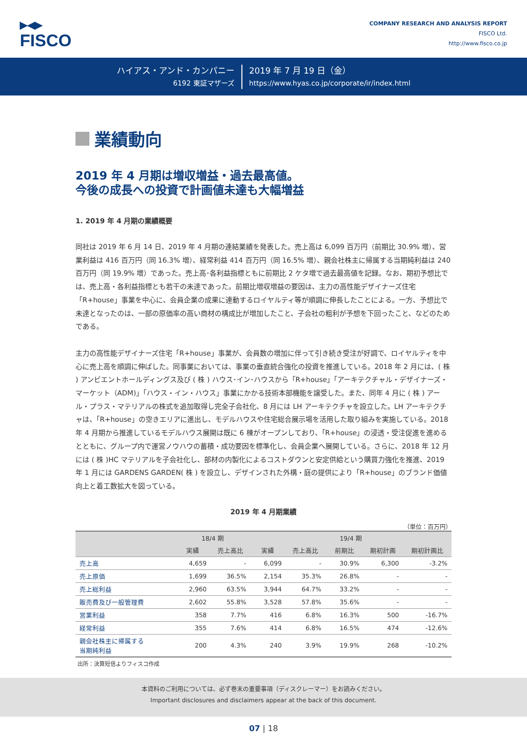▶◀▶
FISCO
COMPANY RESEARCH AND ANALYSIS REPORT
FISCO Ltd.
http://www.fisco.co.jp
ハイアス・アンド・カンパニー
6192 東証マザーズ
2019 年 7 月 19 日（金）
https://www.hyas.co.jp/corporate/ir/index.html
業績動向
2019 年 4 月期は増収増益・過去最高値。
今後の成長への投資で計画値未達も大幅増益
1. 2019 年 4 月期の業績概要
同社は 2019 年 6 月 14 日、2019 年 4 月期の連結業績を発表した。売上高は 6,099 百万円（前期比 30.9% 増）、営業利益は 416 百万円（同 16.3% 増）、経常利益 414 百万円（同 16.5% 増）、親会社株主に帰属する当期純利益は 240 百万円（同 19.9% 増）であった。売上高･各利益指標ともに前期比 2 ケタ増で過去最高値を記録。なお、期初予想比では、売上高・各利益指標とも若干の未達であった。前期比増収増益の要因は、主力の高性能デザイナーズ住宅「R+house」事業を中心に、会員企業の成果に連動するロイヤルティ等が順調に伸長したことによる。一方、予想比で未達となったのは、一部の原価率の高い商材の構成比が増加したこと、子会社の粗利が予想を下回ったこと、などのためである。
主力の高性能デザイナーズ住宅「R+house」事業が、会員数の増加に伴って引き続き受注が好調で、ロイヤルティを中心に売上高を順調に伸ばした。同事業においては、事業の垂直統合強化の投資を推進している。2018 年 2 月には、( 株 ) アンビエントホールディングス及び ( 株 ) ハウス･イン･ハウスから「R+house」「アーキテクチャル・デザイナーズ・マーケット（ADM)」「ハウス・イン・ハウス」事業にかかる技術本部機能を譲受した。また、同年 4 月に ( 株 ) アール・プラス・マテリアルの株式を追加取得し完全子会社化、8 月には LH アーキテクチャを設立した。LH アーキテクチャは、「R+house」の空きエリアに進出し、モデルハウスや住宅総合展示場を活用した取り組みを実施している。2018 年 4 月期から推進しているモデルハウス展開は既に 6 棟がオープンしており、「R+house」の浸透・受注促進を進めるとともに、グループ内で運営ノウハウの蓄積・成功要因を標準化し、会員企業へ展開している。さらに、2018 年 12 月には ( 株 )HC マテリアルを子会社化し、部材の内製化によるコストダウンと安定供給という購買力強化を推進、2019 年 1 月には GARDENS GARDEN( 株 ) を設立し、デザインされた外構・庭の提供により「R+house」のブランド価値向上と着工数拡大を図っている。
2019 年 4 月期業績
（単位：百万円）
| | 18/4 期 | | 19/4 期 | | | | |
| --- | --- | --- | --- | --- | --- | --- | --- |
| | 実績 | 売上高比 | 実績 | 売上高比 | 前期比 | 期初計画 | 期初計画比 |
| 売上高 | 4,659 | - | 6,099 | - | 30.9% | 6,300 | -3.2% |
| 売上原価 | 1,699 | 36.5% | 2,154 | 35.3% | 26.8% | - | - |
| 売上総利益 | 2,960 | 63.5% | 3,944 | 64.7% | 33.2% | - | - |
| 販売費及び一般管理費 | 2,602 | 55.8% | 3,528 | 57.8% | 35.6% | - | - |
| 営業利益 | 358 | 7.7% | 416 | 6.8% | 16.3% | 500 | -16.7% |
| 経常利益 | 355 | 7.6% | 414 | 6.8% | 16.5% | 474 | -12.6% |
| 親会社株主に帰属する 当期純利益 | 200 | 4.3% | 240 | 3.9% | 19.9% | 268 | -10.2% |
出所：決算短信よりフィスコ作成
本資料のご利用については、必ず巻末の重要事項（ディスクレーマー）をお読みください。
Important disclosures and disclaimers appear at the back of this document.
07 | 18